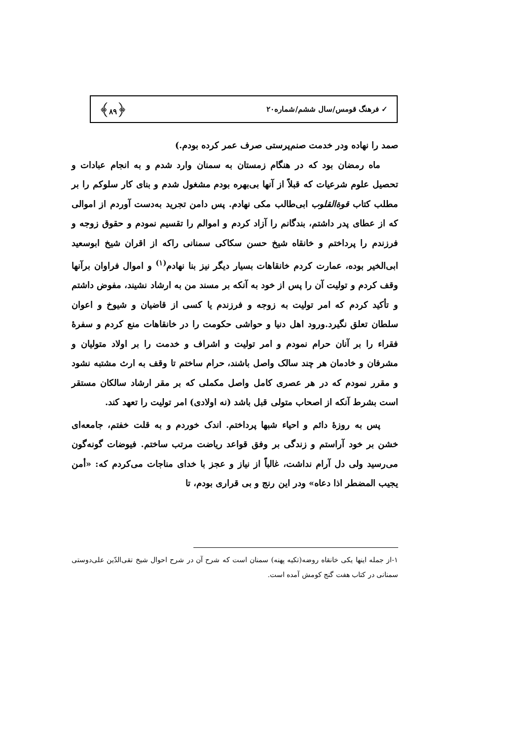✓ فرهنگ قومس/سال ششم/شماره۲۰ ﴿۸۹﴾
صمد را نهاده ودر خدمت صنم‌پرستی صرف عمر کرده بودم.)
ماه رمضان بود که در هنگام زمستان به سمنان وارد شدم و به انجام عبادات و تحصیل علوم شرعیات که قبلاً از آنها بی‌بهره بودم مشغول شدم و بنای کار سلوکم را بر مطلب کتاب قوة‌القلوب ابی‌طالب مکی نهادم. پس دامن تجرید به‌دست آوردم از اموالی که از عطای پدر داشتم، بندگانم را آزاد کردم و اموالم را تقسیم نمودم و حقوق زوجه و فرزندم را پرداختم و خانقاه شیخ حسن سکاکی سمنانی راکه از اقران شیخ ابوسعید ابی‌الخیر بوده، عمارت کردم خانقاهات بسیار دیگر نیز بنا نهادم<sup>(۱)</sup> و اموال فراوان برآنها وقف کردم و تولیت آن را پس از خود به آنکه بر مسند من به ارشاد نشیند، مفوض داشتم و تأکید کردم که امر تولیت به زوجه و فرزندم یا کسی از قاضیان و شیوخ و اعوان سلطان تعلق نگیرد.ورود اهل دنیا و حواشی حکومت را در خانقاهات منع کردم و سفرهٔ فقراء را بر آنان حرام نمودم و امر تولیت و اشراف و خدمت را بر اولاد متولیان و مشرفان و خادمان هر چند سالک واصل باشند، حرام ساختم تا وقف به ارث مشتبه نشود و مقرر نمودم که در هر عصری کامل واصل مکملی که بر مقر ارشاد سالکان مستقر است بشرط آنکه از اصحاب متولی قبل باشد (نه اولادی) امر تولیت را تعهد کند.
پس به روزهٔ دائم و احیاء شبها پرداختم. اندک خوردم و به قلت خفتم، جامعه‌ای خشن بر خود آراستم و زندگی بر وفق قواعد ریاضت مرتب ساختم. فیوضات گونه‌گون می‌رسید ولی دل آرام نداشت، غالباً از نیاز و عجز با خدای مناجات می‌کردم که: «أمن یجیب المضطر اذا دعاه» ودر این رنج و بی قراری بودم، تا
۱-از جمله اینها یکی خانقاه روضه(تکیه پهنه) سمنان است که شرح آن در شرح احوال شیخ تقی‌الدّین علی‌دوستی سمنانی در کتاب هفت گنج کومش آمده است.